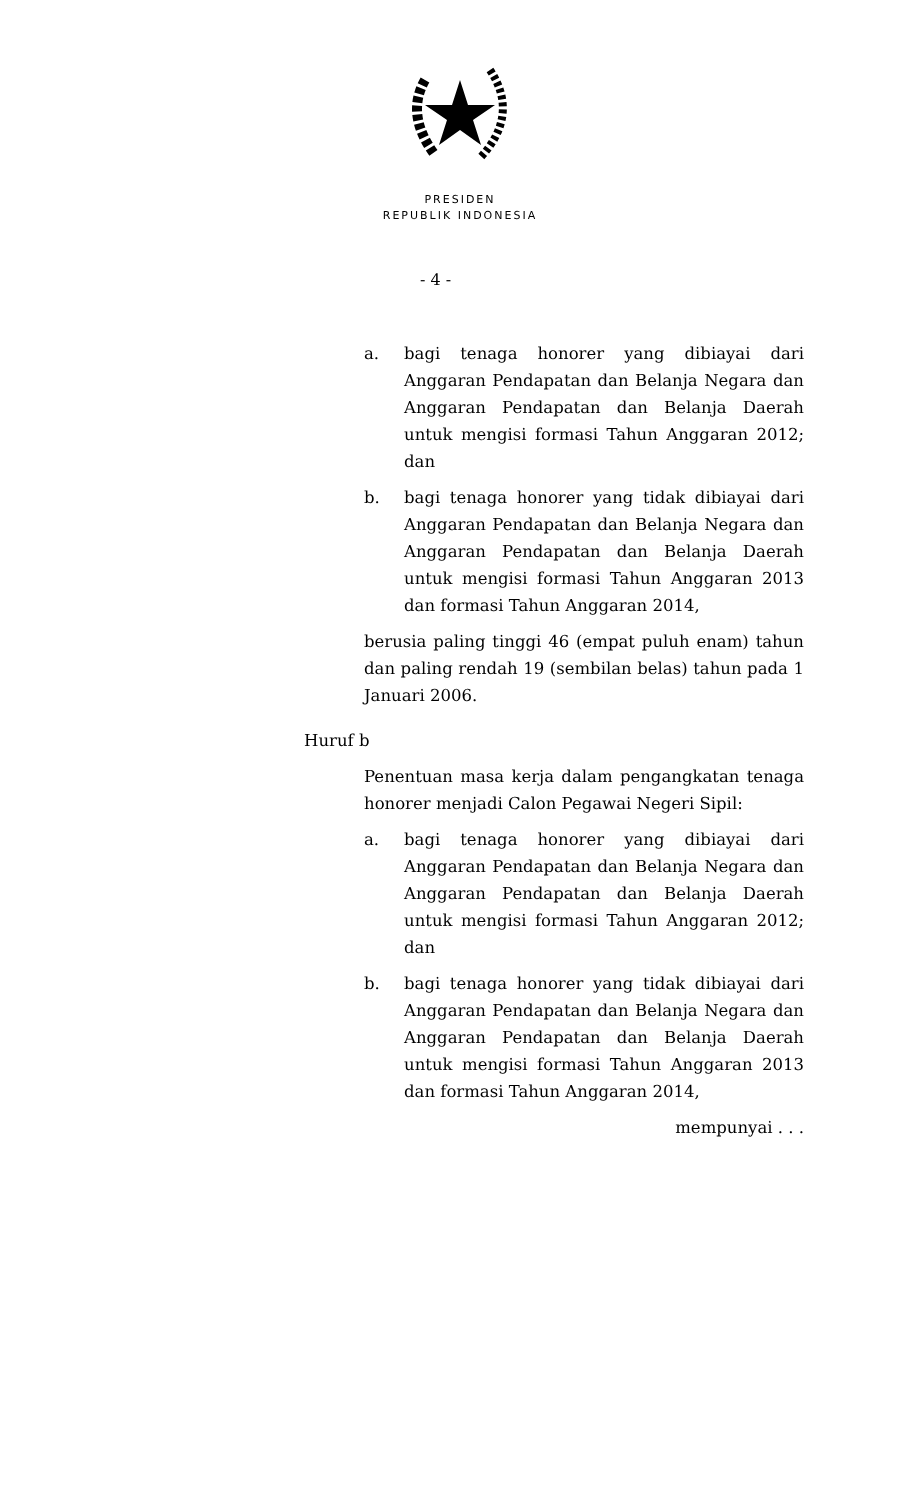PRESIDEN
REPUBLIK INDONESIA
- 4 -
a. bagi tenaga honorer yang dibiayai dari Anggaran Pendapatan dan Belanja Negara dan Anggaran Pendapatan dan Belanja Daerah untuk mengisi formasi Tahun Anggaran 2012; dan
b. bagi tenaga honorer yang tidak dibiayai dari Anggaran Pendapatan dan Belanja Negara dan Anggaran Pendapatan dan Belanja Daerah untuk mengisi formasi Tahun Anggaran 2013 dan formasi Tahun Anggaran 2014,
berusia paling tinggi 46 (empat puluh enam) tahun dan paling rendah 19 (sembilan belas) tahun pada 1 Januari 2006.
Huruf b
Penentuan masa kerja dalam pengangkatan tenaga honorer menjadi Calon Pegawai Negeri Sipil:
a. bagi tenaga honorer yang dibiayai dari Anggaran Pendapatan dan Belanja Negara dan Anggaran Pendapatan dan Belanja Daerah untuk mengisi formasi Tahun Anggaran 2012; dan
b. bagi tenaga honorer yang tidak dibiayai dari Anggaran Pendapatan dan Belanja Negara dan Anggaran Pendapatan dan Belanja Daerah untuk mengisi formasi Tahun Anggaran 2013 dan formasi Tahun Anggaran 2014,
mempunyai . . .